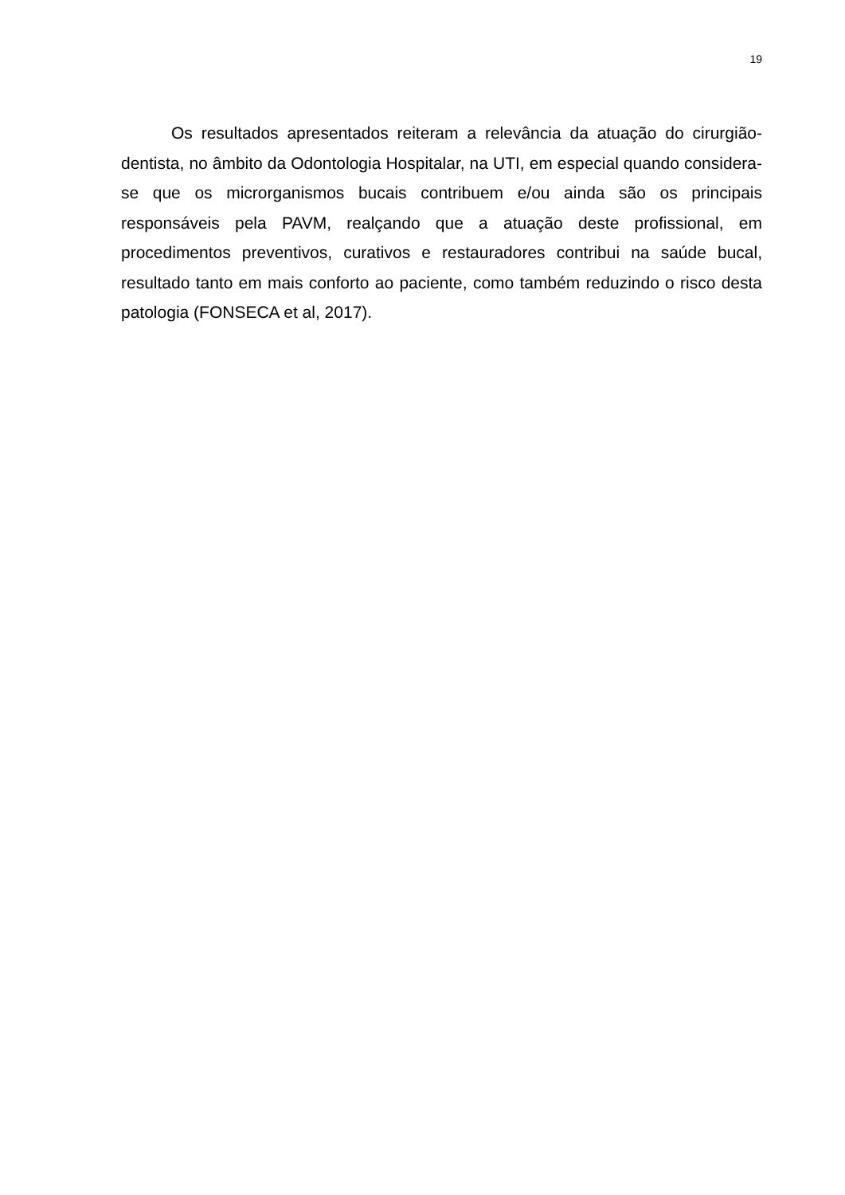19
Os resultados apresentados reiteram a relevância da atuação do cirurgião-dentista, no âmbito da Odontologia Hospitalar, na UTI, em especial quando considera-se que os microrganismos bucais contribuem e/ou ainda são os principais responsáveis pela PAVM, realçando que a atuação deste profissional, em procedimentos preventivos, curativos e restauradores contribui na saúde bucal, resultado tanto em mais conforto ao paciente, como também reduzindo o risco desta patologia (FONSECA et al, 2017).